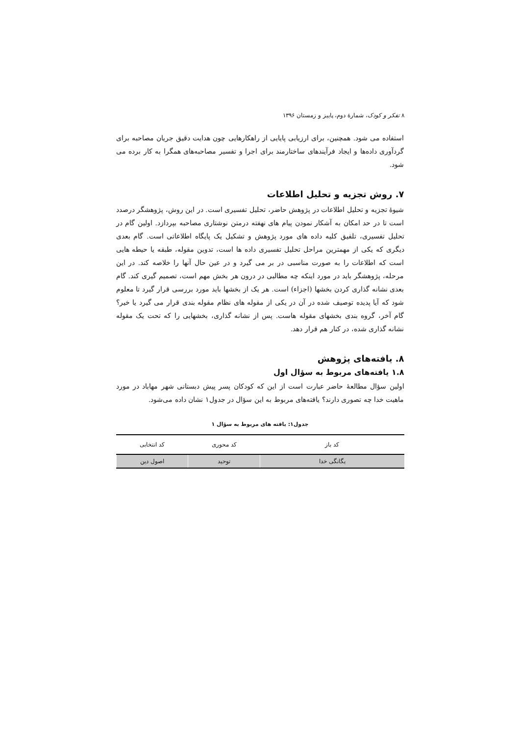۸ تفکر و کودک، شمارهٔ دوم، پاییز و زمستان ۱۳۹۶
استفاده می شود. همچنین، برای ارزیابی پایایی از راهکارهایی چون هدایت دقیق جریان مصاحبه برای گردآوری داده‌ها و ایجاد فرآیندهای ساختارمند برای اجرا و تفسیر مصاحبه‌های همگرا به کار برده می شود.
۷. روش تجزیه و تحلیل اطلاعات
شیوهٔ تجزیه و تحلیل اطلاعات در پژوهش حاضر، تحلیل تفسیری است. در این روش، پژوهشگر درصدد است تا در حد امکان به آشکار نمودن پیام های نهفته درمتن نوشتاری مصاحبه بپردازد. اولین گام در تحلیل تفسیری، تلفیق کلیه داده های مورد پژوهش و تشکیل یک پایگاه اطلاعاتی است. گام بعدی دیگری که یکی از مهمترین مراحل تحلیل تفسیری داده ها است، تدوین مقوله، طبقه یا حیطه هایی است که اطلاعات را به صورت مناسبی در بر می گیرد و در عین حال آنها را خلاصه کند. در این مرحله، پژوهشگر باید در مورد اینکه چه مطالبی در درون هر بخش مهم است، تصمیم گیری کند. گام بعدی نشانه گذاری کردن بخشها (اجزاء) است. هر یک از بخشها باید مورد بررسی قرار گیرد تا معلوم شود که آیا پدیده توصیف شده در آن در یکی از مقوله های نظام مقوله بندی قرار می گیرد یا خیر؟ گام آخر، گروه بندی بخشهای مقوله هاست. پس از نشانه گذاری، بخشهایی را که تحت یک مقوله نشانه گذاری شده، در کنار هم قرار دهد.
۸. یافته‌های پژوهش
۱.۸ یافته‌های مربوط به سؤال اول
اولین سؤال مطالعهٔ حاضر عبارت است از این که کودکان پسر پیش دبستانی شهر مهاباد در مورد ماهیت خدا چه تصوری دارند؟ یافته‌های مربوط به این سؤال در جدول۱ نشان داده می‌شود.
جدول۱: یافته های مربوط به سؤال ۱
| کد باز | کد محوری | کد انتخابی |
| --- | --- | --- |
| یگانگی خدا | توحید | اصول دین |